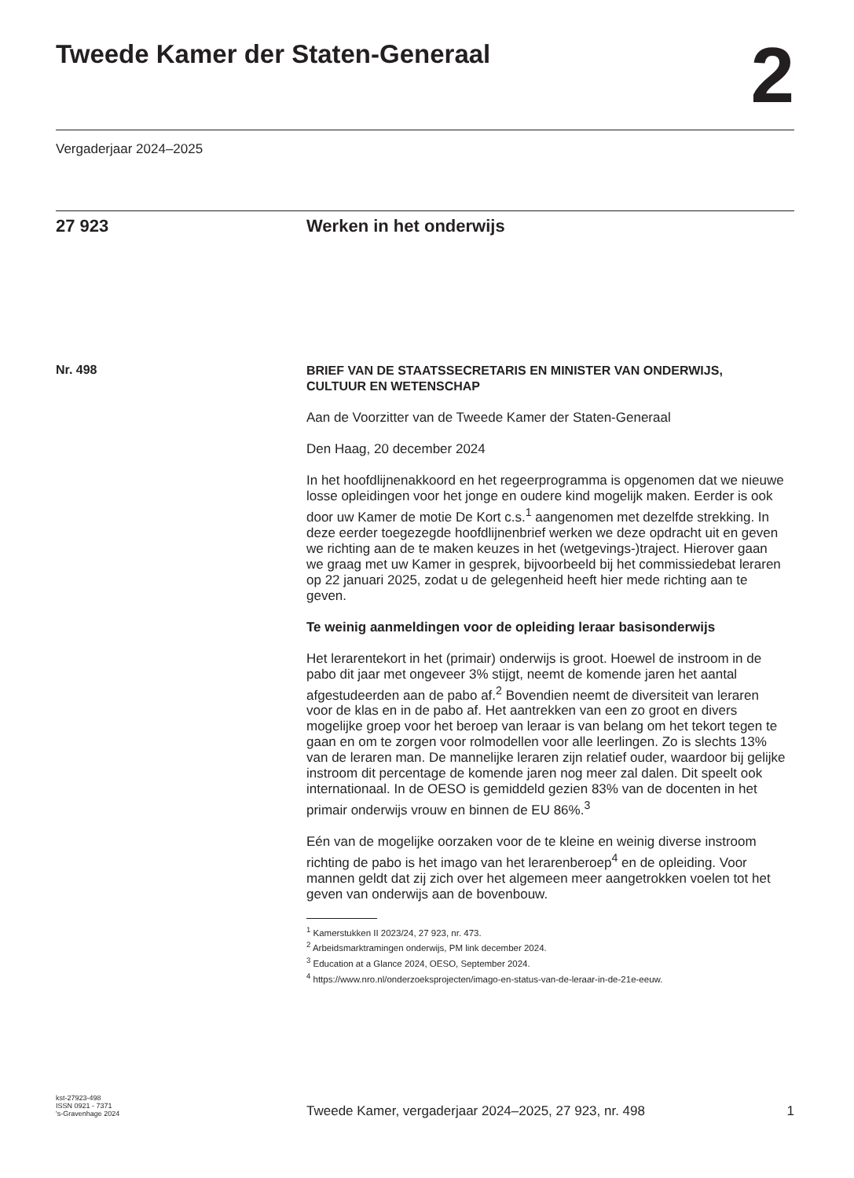Tweede Kamer der Staten-Generaal
2
Vergaderjaar 2024–2025
27 923 Werken in het onderwijs
Nr. 498
BRIEF VAN DE STAATSSECRETARIS EN MINISTER VAN ONDERWIJS, CULTUUR EN WETENSCHAP
Aan de Voorzitter van de Tweede Kamer der Staten-Generaal
Den Haag, 20 december 2024
In het hoofdlijnenakkoord en het regeerprogramma is opgenomen dat we nieuwe losse opleidingen voor het jonge en oudere kind mogelijk maken. Eerder is ook door uw Kamer de motie De Kort c.s.<sup>1</sup> aangenomen met dezelfde strekking. In deze eerder toegezegde hoofdlijnenbrief werken we deze opdracht uit en geven we richting aan de te maken keuzes in het (wetgevings-)traject. Hierover gaan we graag met uw Kamer in gesprek, bijvoorbeeld bij het commissiedebat leraren op 22 januari 2025, zodat u de gelegenheid heeft hier mede richting aan te geven.
Te weinig aanmeldingen voor de opleiding leraar basisonderwijs
Het lerarentekort in het (primair) onderwijs is groot. Hoewel de instroom in de pabo dit jaar met ongeveer 3% stijgt, neemt de komende jaren het aantal afgestudeerden aan de pabo af.<sup>2</sup> Bovendien neemt de diversiteit van leraren voor de klas en in de pabo af. Het aantrekken van een zo groot en divers mogelijke groep voor het beroep van leraar is van belang om het tekort tegen te gaan en om te zorgen voor rolmodellen voor alle leerlingen. Zo is slechts 13% van de leraren man. De mannelijke leraren zijn relatief ouder, waardoor bij gelijke instroom dit percentage de komende jaren nog meer zal dalen. Dit speelt ook internationaal. In de OESO is gemiddeld gezien 83% van de docenten in het primair onderwijs vrouw en binnen de EU 86%.<sup>3</sup>
Eén van de mogelijke oorzaken voor de te kleine en weinig diverse instroom richting de pabo is het imago van het lerarenberoep<sup>4</sup> en de opleiding. Voor mannen geldt dat zij zich over het algemeen meer aangetrokken voelen tot het geven van onderwijs aan de bovenbouw.
<sup>1</sup> Kamerstukken II 2023/24, 27 923, nr. 473.
<sup>2</sup> Arbeidsmarktramingen onderwijs, PM link december 2024.
<sup>3</sup> Education at a Glance 2024, OESO, September 2024.
<sup>4</sup> https://www.nro.nl/onderzoeksprojecten/imago-en-status-van-de-leraar-in-de-21e-eeuw.
kst-27923-498
ISSN 0921 - 7371
's-Gravenhage 2024
Tweede Kamer, vergaderjaar 2024–2025, 27 923, nr. 498 1